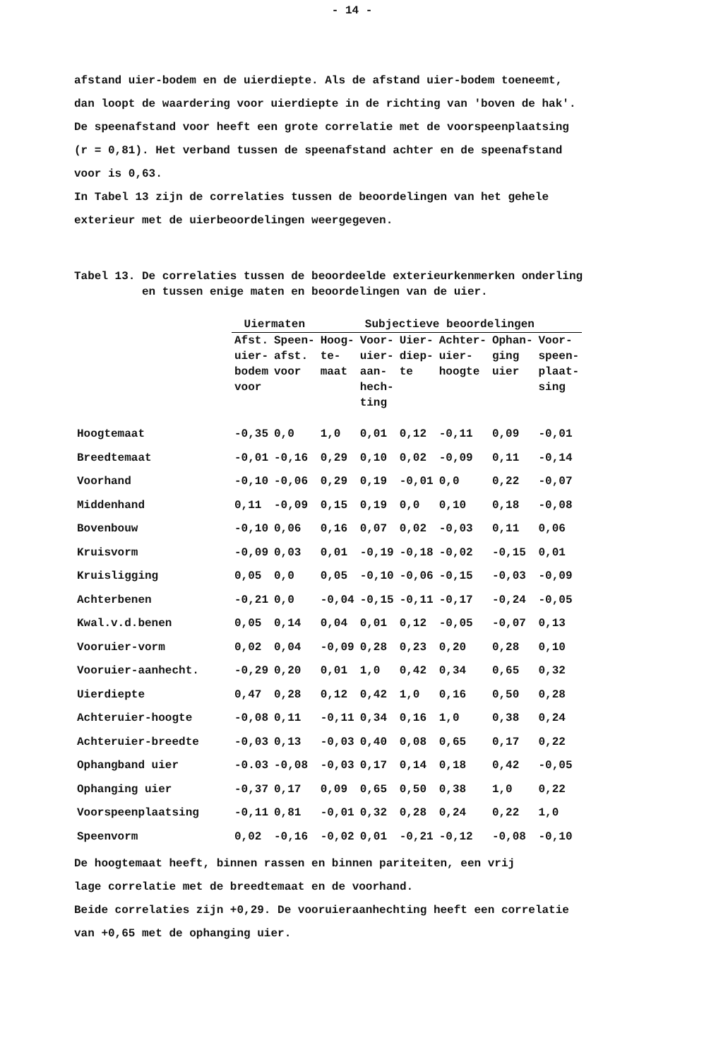- 14 -
afstand uier-bodem en de uierdiepte. Als de afstand uier-bodem toeneemt,
dan loopt de waardering voor uierdiepte in de richting van 'boven de hak'.
De speenafstand voor heeft een grote correlatie met de voorspeenplaatsing
(r = 0,81). Het verband tussen de speenafstand achter en de speenafstand
voor is 0,63.
In Tabel 13 zijn de correlaties tussen de beoordelingen van het gehele
exterieur met de uierbeoordelingen weergegeven.
Tabel 13. De correlaties tussen de beoordeelde exterieurkenmerken onderling
en tussen enige maten en beoordelingen van de uier.
| | Uiermaten | | Subjectieve beoordelingen | | | | | |
| --- | --- | --- | --- | --- | --- | --- | --- | --- |
| | Afst. uier- bodem voor | Speen- afst. voor | Hoog- te- maat | Voor- uier- aan- hech- ting | Uier- diep- te | Achter- uier- hoogte | Ophan- ging uier | Voor- speen- plaat- sing |
| Hoogtemaat | -0,35 | 0,0 | 1,0 | 0,01 | 0,12 | -0,11 | 0,09 | -0,01 |
| Breedtemaat | -0,01 | -0,16 | 0,29 | 0,10 | 0,02 | -0,09 | 0,11 | -0,14 |
| Voorhand | -0,10 | -0,06 | 0,29 | 0,19 | -0,01 | 0,0 | 0,22 | -0,07 |
| Middenhand | 0,11 | -0,09 | 0,15 | 0,19 | 0,0 | 0,10 | 0,18 | -0,08 |
| Bovenbouw | -0,10 | 0,06 | 0,16 | 0,07 | 0,02 | -0,03 | 0,11 | 0,06 |
| Kruisvorm | -0,09 | 0,03 | 0,01 | -0,19 | -0,18 | -0,02 | -0,15 | 0,01 |
| Kruisligging | 0,05 | 0,0 | 0,05 | -0,10 | -0,06 | -0,15 | -0,03 | -0,09 |
| Achterbenen | -0,21 | 0,0 | -0,04 | -0,15 | -0,11 | -0,17 | -0,24 | -0,05 |
| Kwal.v.d.benen | 0,05 | 0,14 | 0,04 | 0,01 | 0,12 | -0,05 | -0,07 | 0,13 |
| Vooruier-vorm | 0,02 | 0,04 | -0,09 | 0,28 | 0,23 | 0,20 | 0,28 | 0,10 |
| Vooruier-aanhecht. | -0,29 | 0,20 | 0,01 | 1,0 | 0,42 | 0,34 | 0,65 | 0,32 |
| Uierdiepte | 0,47 | 0,28 | 0,12 | 0,42 | 1,0 | 0,16 | 0,50 | 0,28 |
| Achteruier-hoogte | -0,08 | 0,11 | -0,11 | 0,34 | 0,16 | 1,0 | 0,38 | 0,24 |
| Achteruier-breedte | -0,03 | 0,13 | -0,03 | 0,40 | 0,08 | 0,65 | 0,17 | 0,22 |
| Ophangband uier | -0.03 | -0,08 | -0,03 | 0,17 | 0,14 | 0,18 | 0,42 | -0,05 |
| Ophanging uier | -0,37 | 0,17 | 0,09 | 0,65 | 0,50 | 0,38 | 1,0 | 0,22 |
| Voorspeenplaatsing | -0,11 | 0,81 | -0,01 | 0,32 | 0,28 | 0,24 | 0,22 | 1,0 |
| Speenvorm | 0,02 | -0,16 | -0,02 | 0,01 | -0,21 | -0,12 | -0,08 | -0,10 |
De hoogtemaat heeft, binnen rassen en binnen pariteiten, een vrij
lage correlatie met de breedtemaat en de voorhand.
Beide correlaties zijn +0,29. De vooruieraanhechting heeft een correlatie
van +0,65 met de ophanging uier.